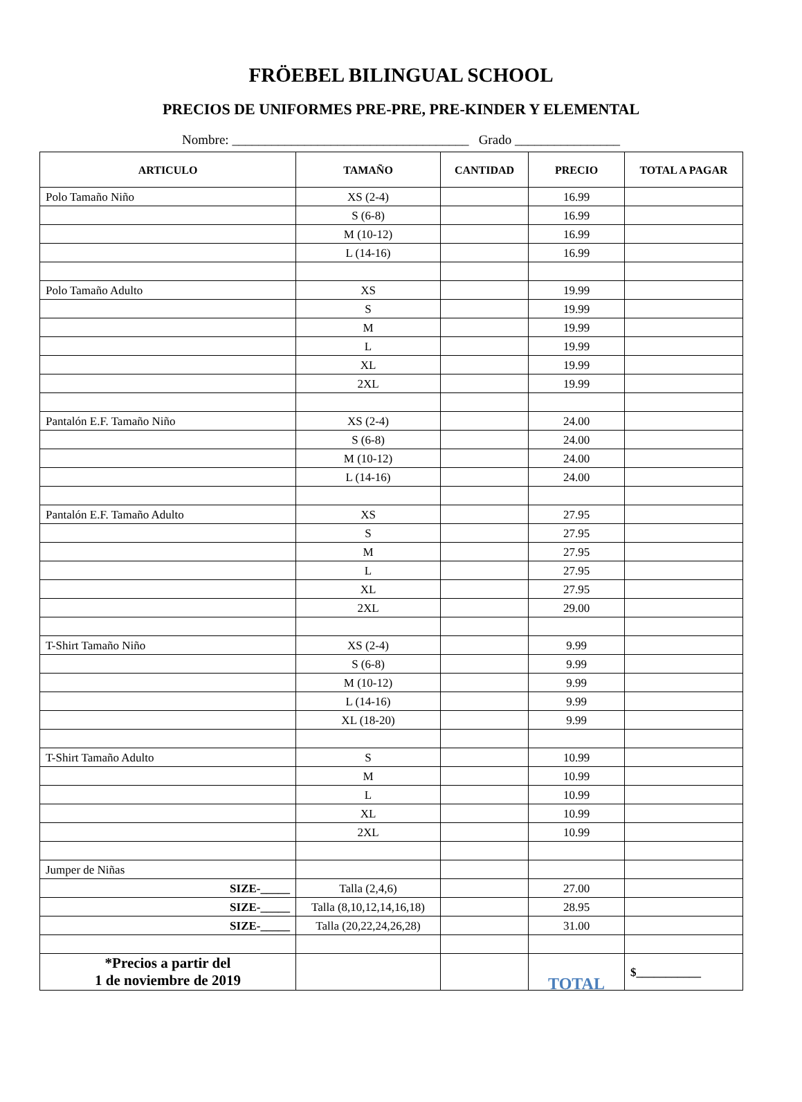FRÖEBEL BILINGUAL SCHOOL
PRECIOS DE UNIFORMES PRE-PRE, PRE-KINDER Y ELEMENTAL
Nombre: ____________________________________ Grado ________________
| ARTICULO | TAMAÑO | CANTIDAD | PRECIO | TOTAL A PAGAR |
| --- | --- | --- | --- | --- |
| Polo Tamaño Niño | XS (2-4) | | 16.99 | |
| | S (6-8) | | 16.99 | |
| | M (10-12) | | 16.99 | |
| | L (14-16) | | 16.99 | |
| Polo Tamaño Adulto | XS | | 19.99 | |
| | S | | 19.99 | |
| | M | | 19.99 | |
| | L | | 19.99 | |
| | XL | | 19.99 | |
| | 2XL | | 19.99 | |
| Pantalón E.F. Tamaño Niño | XS (2-4) | | 24.00 | |
| | S (6-8) | | 24.00 | |
| | M (10-12) | | 24.00 | |
| | L (14-16) | | 24.00 | |
| Pantalón E.F. Tamaño Adulto | XS | | 27.95 | |
| | S | | 27.95 | |
| | M | | 27.95 | |
| | L | | 27.95 | |
| | XL | | 27.95 | |
| | 2XL | | 29.00 | |
| T-Shirt Tamaño Niño | XS (2-4) | | 9.99 | |
| | S (6-8) | | 9.99 | |
| | M (10-12) | | 9.99 | |
| | L (14-16) | | 9.99 | |
| | XL (18-20) | | 9.99 | |
| T-Shirt Tamaño Adulto | S | | 10.99 | |
| | M | | 10.99 | |
| | L | | 10.99 | |
| | XL | | 10.99 | |
| | 2XL | | 10.99 | |
| Jumper de Niñas | | | | |
| SIZE-_____ | Talla (2,4,6) | | 27.00 | |
| SIZE-_____ | Talla (8,10,12,14,16,18) | | 28.95 | |
| SIZE-_____ | Talla (20,22,24,26,28) | | 31.00 | |
| *Precios a partir del 1 de noviembre de 2019 | | | TOTAL | $___________ |